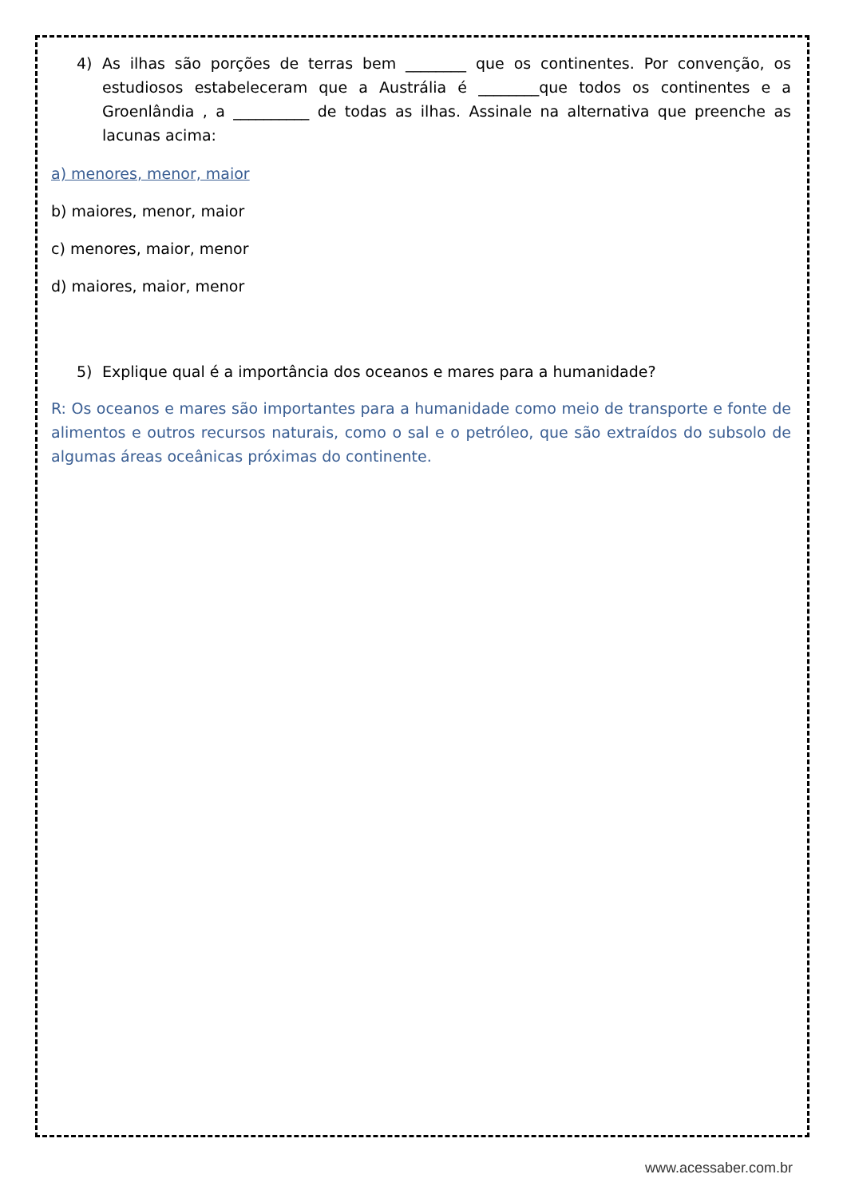4) As ilhas são porções de terras bem ________ que os continentes. Por convenção, os estudiosos estabeleceram que a Austrália é ________que todos os continentes e a Groenlândia , a __________ de todas as ilhas. Assinale na alternativa que preenche as lacunas acima:
a) menores, menor, maior
b) maiores, menor, maior
c) menores, maior, menor
d) maiores, maior, menor
5) Explique qual é a importância dos oceanos e mares para a humanidade?
R: Os oceanos e mares são importantes para a humanidade como meio de transporte e fonte de alimentos e outros recursos naturais, como o sal e o petróleo, que são extraídos do subsolo de algumas áreas oceânicas próximas do continente.
www.acessaber.com.br